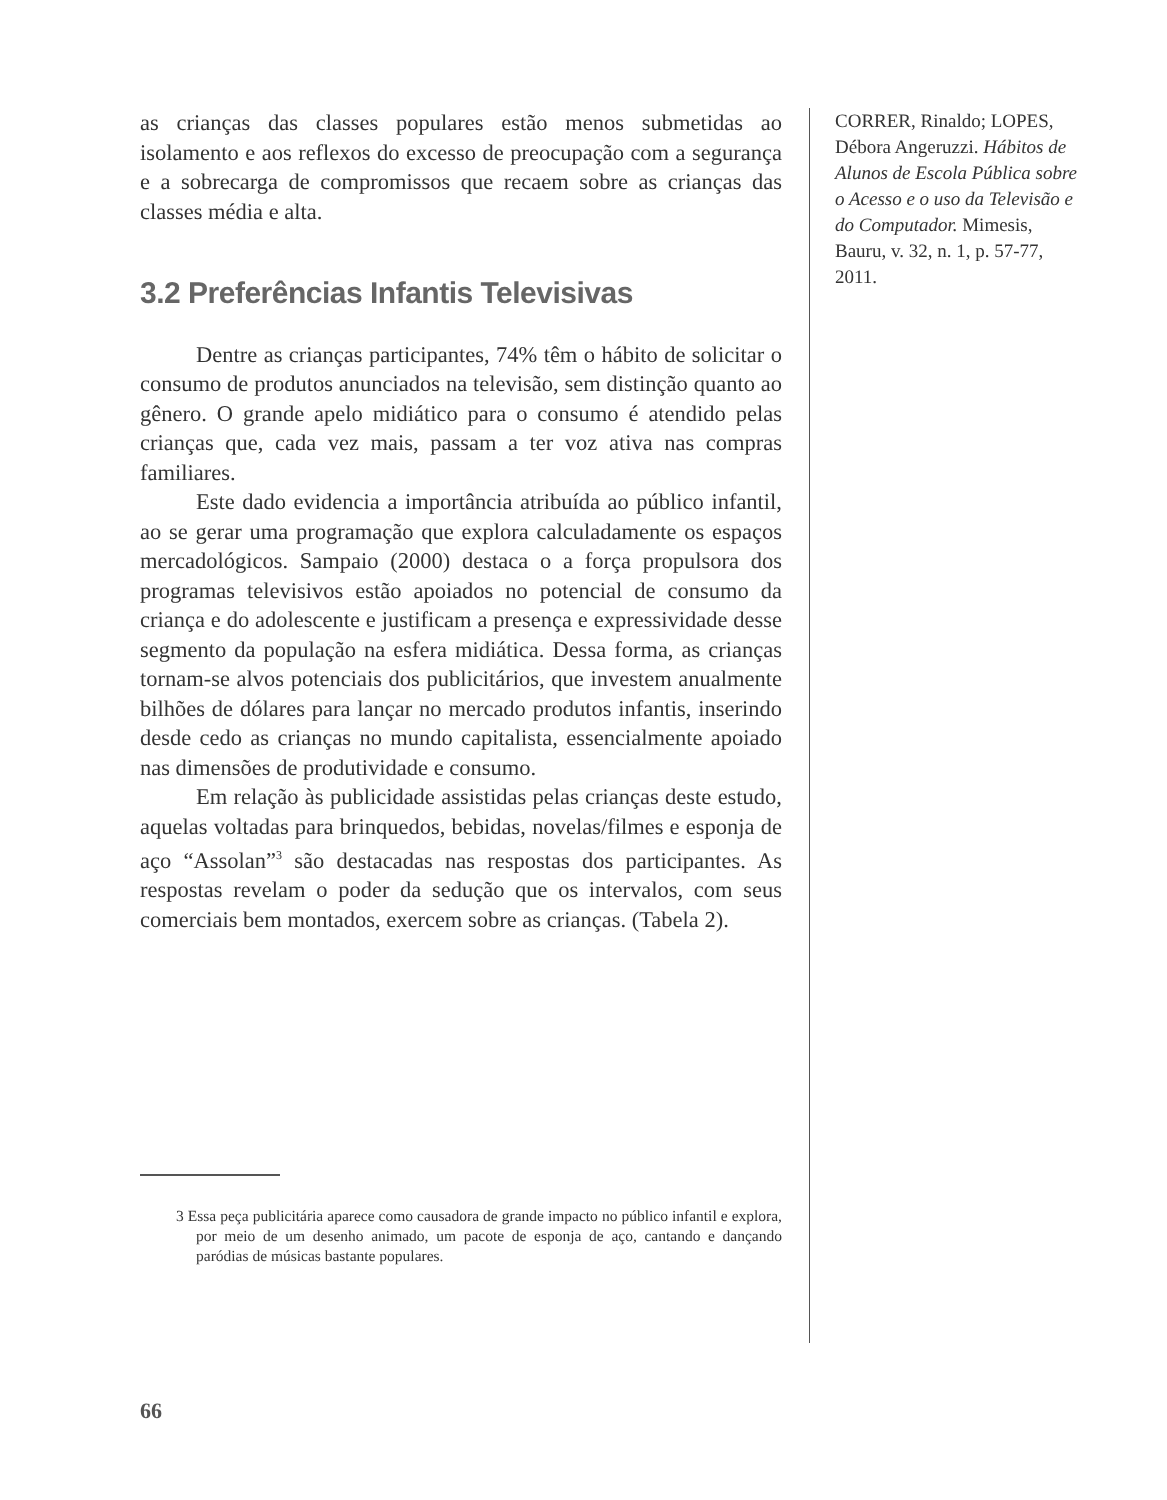as crianças das classes populares estão menos submetidas ao isolamento e aos reflexos do excesso de preocupação com a segurança e a sobrecarga de compromissos que recaem sobre as crianças das classes média e alta.
3.2 Preferências Infantis Televisivas
Dentre as crianças participantes, 74% têm o hábito de solicitar o consumo de produtos anunciados na televisão, sem distinção quanto ao gênero. O grande apelo midiático para o consumo é atendido pelas crianças que, cada vez mais, passam a ter voz ativa nas compras familiares.
Este dado evidencia a importância atribuída ao público infantil, ao se gerar uma programação que explora calculadamente os espaços mercadológicos. Sampaio (2000) destaca o a força propulsora dos programas televisivos estão apoiados no potencial de consumo da criança e do adolescente e justificam a presença e expressividade desse segmento da população na esfera midiática. Dessa forma, as crianças tornam-se alvos potenciais dos publicitários, que investem anualmente bilhões de dólares para lançar no mercado produtos infantis, inserindo desde cedo as crianças no mundo capitalista, essencialmente apoiado nas dimensões de produtividade e consumo.
Em relação às publicidade assistidas pelas crianças deste estudo, aquelas voltadas para brinquedos, bebidas, novelas/filmes e esponja de aço “Assolan”<sup>3</sup> são destacadas nas respostas dos participantes. As respostas revelam o poder da sedução que os intervalos, com seus comerciais bem montados, exercem sobre as crianças. (Tabela 2).
3 Essa peça publicitária aparece como causadora de grande impacto no público infantil e explora, por meio de um desenho animado, um pacote de esponja de aço, cantando e dançando paródias de músicas bastante populares.
CORRER, Rinaldo; LOPES, Débora Angeruzzi. Hábitos de Alunos de Escola Pública sobre o Acesso e o uso da Televisão e do Computador. Mimesis, Bauru, v. 32, n. 1, p. 57-77, 2011.
66